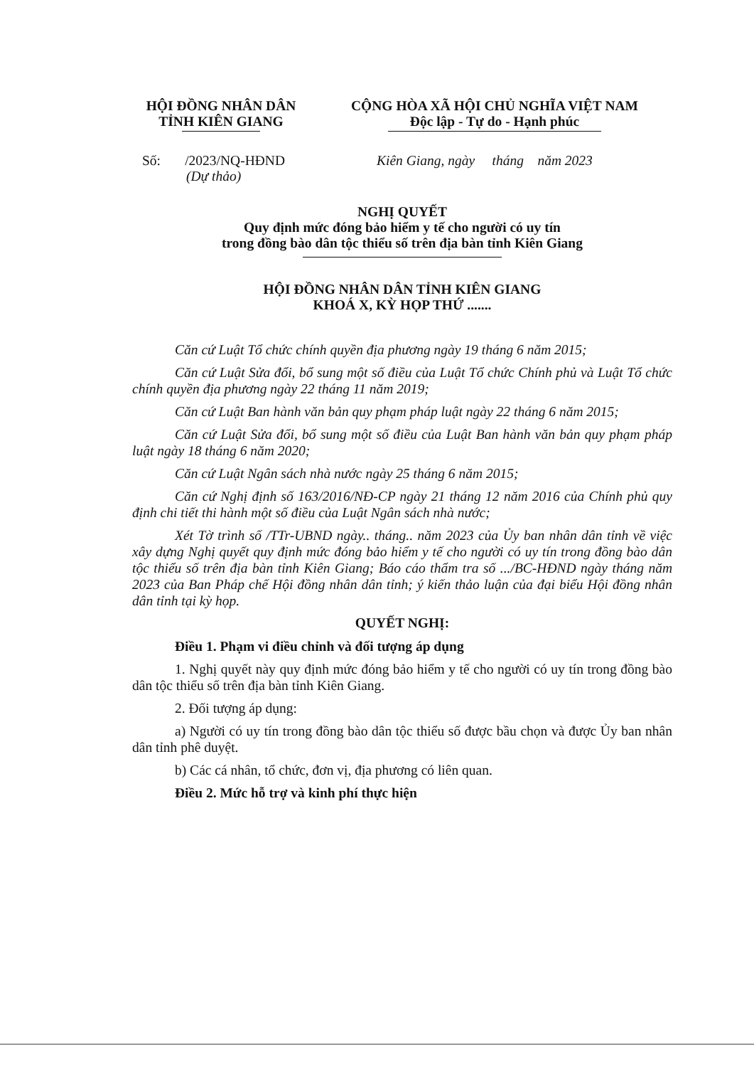HỘI ĐỒNG NHÂN DÂN
TỈNH KIÊN GIANG
CỘNG HÒA XÃ HỘI CHỦ NGHĨA VIỆT NAM
Độc lập - Tự do - Hạnh phúc
Số: /2023/NQ-HĐND
(Dự thảo)
Kiên Giang, ngày tháng năm 2023
NGHỊ QUYẾT
Quy định mức đóng bảo hiểm y tế cho người có uy tín
trong đồng bào dân tộc thiểu số trên địa bàn tỉnh Kiên Giang
HỘI ĐỒNG NHÂN DÂN TỈNH KIÊN GIANG
KHOÁ X, KỲ HỌP THỨ .......
Căn cứ Luật Tổ chức chính quyền địa phương ngày 19 tháng 6 năm 2015;
Căn cứ Luật Sửa đổi, bổ sung một số điều của Luật Tổ chức Chính phủ và Luật Tổ chức chính quyền địa phương ngày 22 tháng 11 năm 2019;
Căn cứ Luật Ban hành văn bản quy phạm pháp luật ngày 22 tháng 6 năm 2015;
Căn cứ Luật Sửa đổi, bổ sung một số điều của Luật Ban hành văn bản quy phạm pháp luật ngày 18 tháng 6 năm 2020;
Căn cứ Luật Ngân sách nhà nước ngày 25 tháng 6 năm 2015;
Căn cứ Nghị định số 163/2016/NĐ-CP ngày 21 tháng 12 năm 2016 của Chính phủ quy định chi tiết thi hành một số điều của Luật Ngân sách nhà nước;
Xét Tờ trình số /TTr-UBND ngày.. tháng.. năm 2023 của Ủy ban nhân dân tỉnh về việc xây dựng Nghị quyết quy định mức đóng bảo hiểm y tế cho người có uy tín trong đồng bào dân tộc thiểu số trên địa bàn tỉnh Kiên Giang; Báo cáo thẩm tra số .../BC-HĐND ngày tháng năm 2023 của Ban Pháp chế Hội đồng nhân dân tỉnh; ý kiến thảo luận của đại biểu Hội đồng nhân dân tỉnh tại kỳ họp.
QUYẾT NGHỊ:
Điều 1. Phạm vi điều chỉnh và đối tượng áp dụng
1. Nghị quyết này quy định mức đóng bảo hiểm y tế cho người có uy tín trong đồng bào dân tộc thiểu số trên địa bàn tỉnh Kiên Giang.
2. Đối tượng áp dụng:
a) Người có uy tín trong đồng bào dân tộc thiểu số được bầu chọn và được Ủy ban nhân dân tỉnh phê duyệt.
b) Các cá nhân, tổ chức, đơn vị, địa phương có liên quan.
Điều 2. Mức hỗ trợ và kinh phí thực hiện